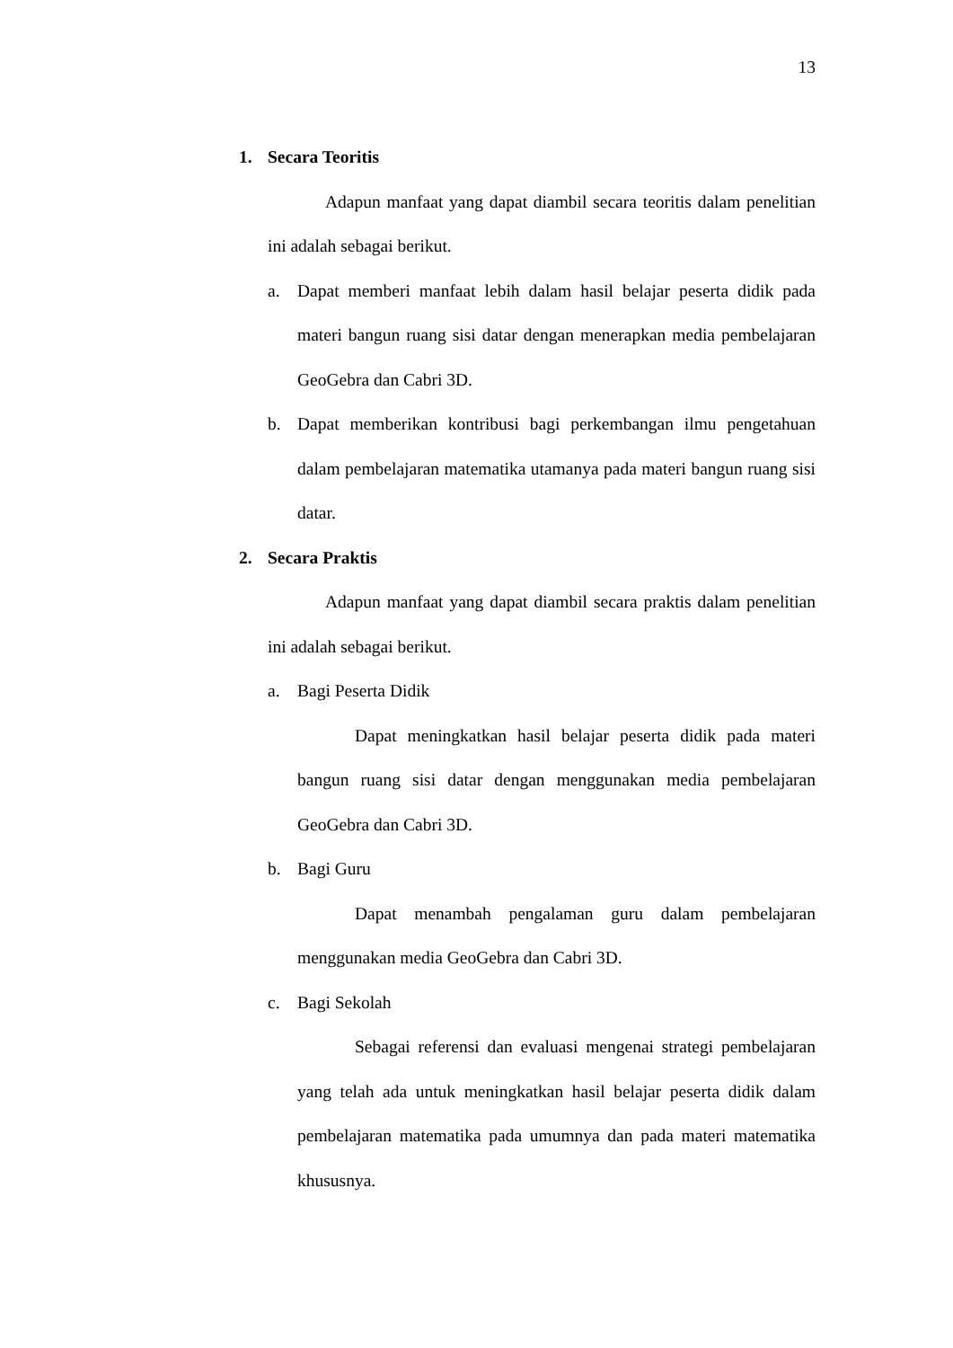13
1. Secara Teoritis
Adapun manfaat yang dapat diambil secara teoritis dalam penelitian ini adalah sebagai berikut.
a. Dapat memberi manfaat lebih dalam hasil belajar peserta didik pada materi bangun ruang sisi datar dengan menerapkan media pembelajaran GeoGebra dan Cabri 3D.
b. Dapat memberikan kontribusi bagi perkembangan ilmu pengetahuan dalam pembelajaran matematika utamanya pada materi bangun ruang sisi datar.
2. Secara Praktis
Adapun manfaat yang dapat diambil secara praktis dalam penelitian ini adalah sebagai berikut.
a. Bagi Peserta Didik
Dapat meningkatkan hasil belajar peserta didik pada materi bangun ruang sisi datar dengan menggunakan media pembelajaran GeoGebra dan Cabri 3D.
b. Bagi Guru
Dapat menambah pengalaman guru dalam pembelajaran menggunakan media GeoGebra dan Cabri 3D.
c. Bagi Sekolah
Sebagai referensi dan evaluasi mengenai strategi pembelajaran yang telah ada untuk meningkatkan hasil belajar peserta didik dalam pembelajaran matematika pada umumnya dan pada materi matematika khususnya.